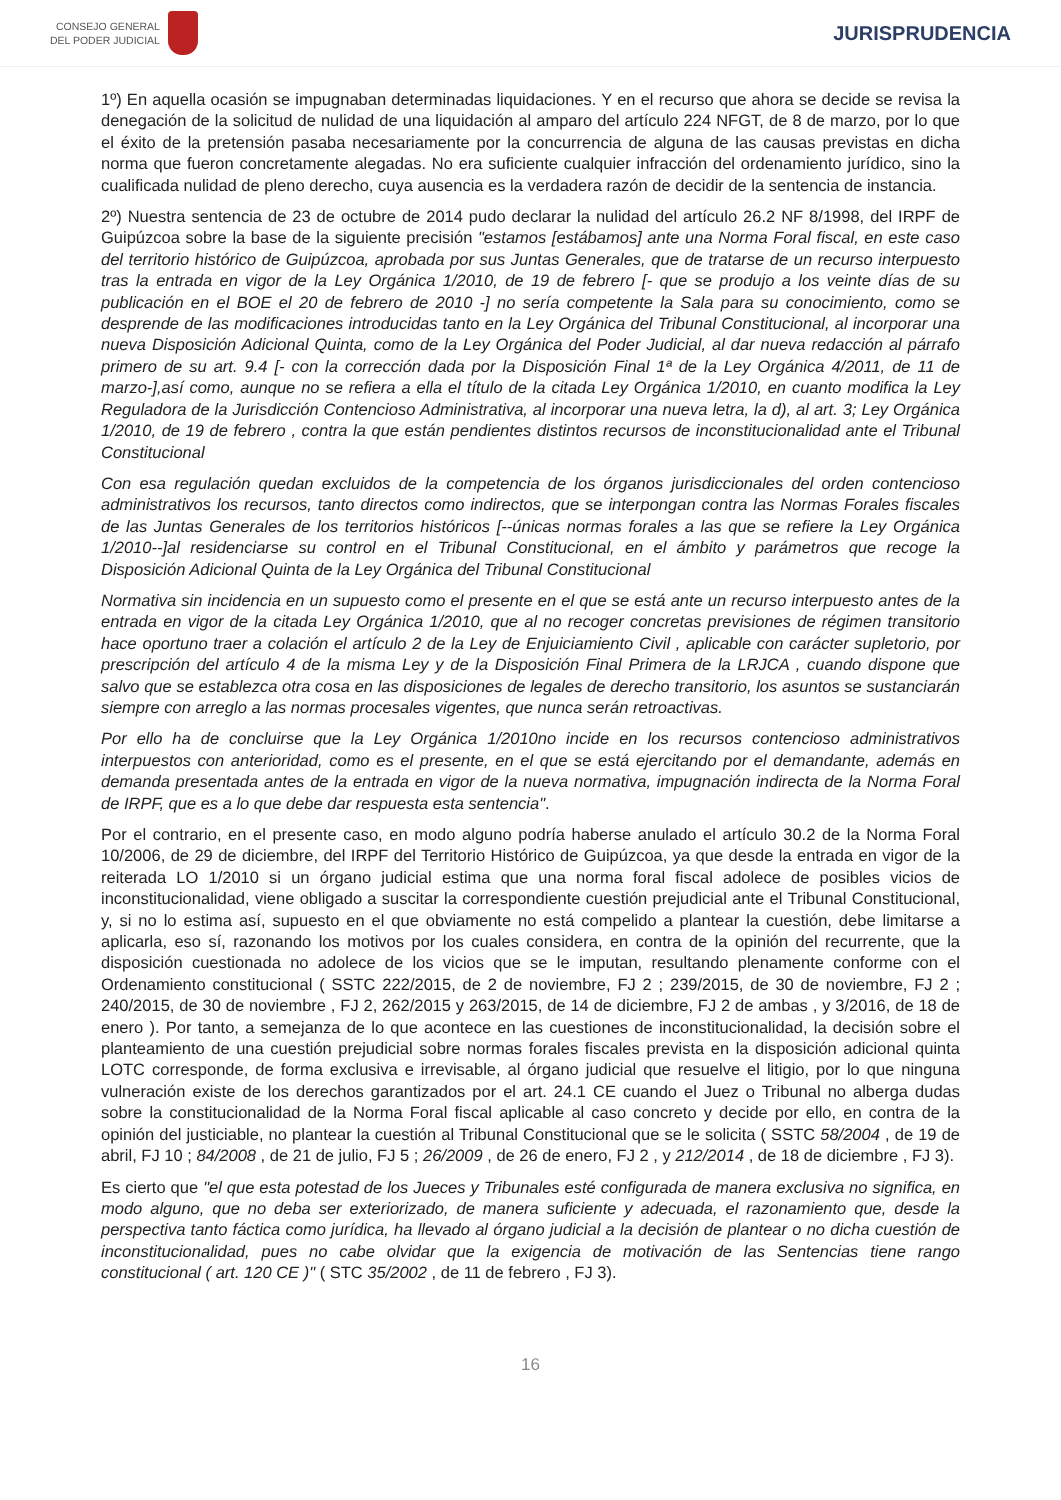CONSEJO GENERAL
DEL PODER JUDICIAL
JURISPRUDENCIA
1º) En aquella ocasión se impugnaban determinadas liquidaciones. Y en el recurso que ahora se decide se revisa la denegación de la solicitud de nulidad de una liquidación al amparo del artículo 224 NFGT, de 8 de marzo, por lo que el éxito de la pretensión pasaba necesariamente por la concurrencia de alguna de las causas previstas en dicha norma que fueron concretamente alegadas. No era suficiente cualquier infracción del ordenamiento jurídico, sino la cualificada nulidad de pleno derecho, cuya ausencia es la verdadera razón de decidir de la sentencia de instancia.
2º) Nuestra sentencia de 23 de octubre de 2014 pudo declarar la nulidad del artículo 26.2 NF 8/1998, del IRPF de Guipúzcoa sobre la base de la siguiente precisión "estamos [estábamos] ante una Norma Foral fiscal, en este caso del territorio histórico de Guipúzcoa, aprobada por sus Juntas Generales, que de tratarse de un recurso interpuesto tras la entrada en vigor de la Ley Orgánica 1/2010, de 19 de febrero [- que se produjo a los veinte días de su publicación en el BOE el 20 de febrero de 2010 -] no sería competente la Sala para su conocimiento, como se desprende de las modificaciones introducidas tanto en la Ley Orgánica del Tribunal Constitucional, al incorporar una nueva Disposición Adicional Quinta, como de la Ley Orgánica del Poder Judicial, al dar nueva redacción al párrafo primero de su art. 9.4 [- con la corrección dada por la Disposición Final 1ª de la Ley Orgánica 4/2011, de 11 de marzo-],así como, aunque no se refiera a ella el título de la citada Ley Orgánica 1/2010, en cuanto modifica la Ley Reguladora de la Jurisdicción Contencioso Administrativa, al incorporar una nueva letra, la d), al art. 3; Ley Orgánica 1/2010, de 19 de febrero , contra la que están pendientes distintos recursos de inconstitucionalidad ante el Tribunal Constitucional
Con esa regulación quedan excluidos de la competencia de los órganos jurisdiccionales del orden contencioso administrativos los recursos, tanto directos como indirectos, que se interpongan contra las Normas Forales fiscales de las Juntas Generales de los territorios históricos [--únicas normas forales a las que se refiere la Ley Orgánica 1/2010--]al residenciarse su control en el Tribunal Constitucional, en el ámbito y parámetros que recoge la Disposición Adicional Quinta de la Ley Orgánica del Tribunal Constitucional
Normativa sin incidencia en un supuesto como el presente en el que se está ante un recurso interpuesto antes de la entrada en vigor de la citada Ley Orgánica 1/2010, que al no recoger concretas previsiones de régimen transitorio hace oportuno traer a colación el artículo 2 de la Ley de Enjuiciamiento Civil , aplicable con carácter supletorio, por prescripción del artículo 4 de la misma Ley y de la Disposición Final Primera de la LRJCA , cuando dispone que salvo que se establezca otra cosa en las disposiciones de legales de derecho transitorio, los asuntos se sustanciarán siempre con arreglo a las normas procesales vigentes, que nunca serán retroactivas.
Por ello ha de concluirse que la Ley Orgánica 1/2010no incide en los recursos contencioso administrativos interpuestos con anterioridad, como es el presente, en el que se está ejercitando por el demandante, además en demanda presentada antes de la entrada en vigor de la nueva normativa, impugnación indirecta de la Norma Foral de IRPF, que es a lo que debe dar respuesta esta sentencia".
Por el contrario, en el presente caso, en modo alguno podría haberse anulado el artículo 30.2 de la Norma Foral 10/2006, de 29 de diciembre, del IRPF del Territorio Histórico de Guipúzcoa, ya que desde la entrada en vigor de la reiterada LO 1/2010 si un órgano judicial estima que una norma foral fiscal adolece de posibles vicios de inconstitucionalidad, viene obligado a suscitar la correspondiente cuestión prejudicial ante el Tribunal Constitucional, y, si no lo estima así, supuesto en el que obviamente no está compelido a plantear la cuestión, debe limitarse a aplicarla, eso sí, razonando los motivos por los cuales considera, en contra de la opinión del recurrente, que la disposición cuestionada no adolece de los vicios que se le imputan, resultando plenamente conforme con el Ordenamiento constitucional ( SSTC 222/2015, de 2 de noviembre, FJ 2 ; 239/2015, de 30 de noviembre, FJ 2 ; 240/2015, de 30 de noviembre , FJ 2, 262/2015 y 263/2015, de 14 de diciembre, FJ 2 de ambas , y 3/2016, de 18 de enero ). Por tanto, a semejanza de lo que acontece en las cuestiones de inconstitucionalidad, la decisión sobre el planteamiento de una cuestión prejudicial sobre normas forales fiscales prevista en la disposición adicional quinta LOTC corresponde, de forma exclusiva e irrevisable, al órgano judicial que resuelve el litigio, por lo que ninguna vulneración existe de los derechos garantizados por el art. 24.1 CE cuando el Juez o Tribunal no alberga dudas sobre la constitucionalidad de la Norma Foral fiscal aplicable al caso concreto y decide por ello, en contra de la opinión del justiciable, no plantear la cuestión al Tribunal Constitucional que se le solicita ( SSTC 58/2004 , de 19 de abril, FJ 10 ; 84/2008 , de 21 de julio, FJ 5 ; 26/2009 , de 26 de enero, FJ 2 , y 212/2014 , de 18 de diciembre , FJ 3).
Es cierto que "el que esta potestad de los Jueces y Tribunales esté configurada de manera exclusiva no significa, en modo alguno, que no deba ser exteriorizado, de manera suficiente y adecuada, el razonamiento que, desde la perspectiva tanto fáctica como jurídica, ha llevado al órgano judicial a la decisión de plantear o no dicha cuestión de inconstitucionalidad, pues no cabe olvidar que la exigencia de motivación de las Sentencias tiene rango constitucional ( art. 120 CE )" ( STC 35/2002 , de 11 de febrero , FJ 3).
16